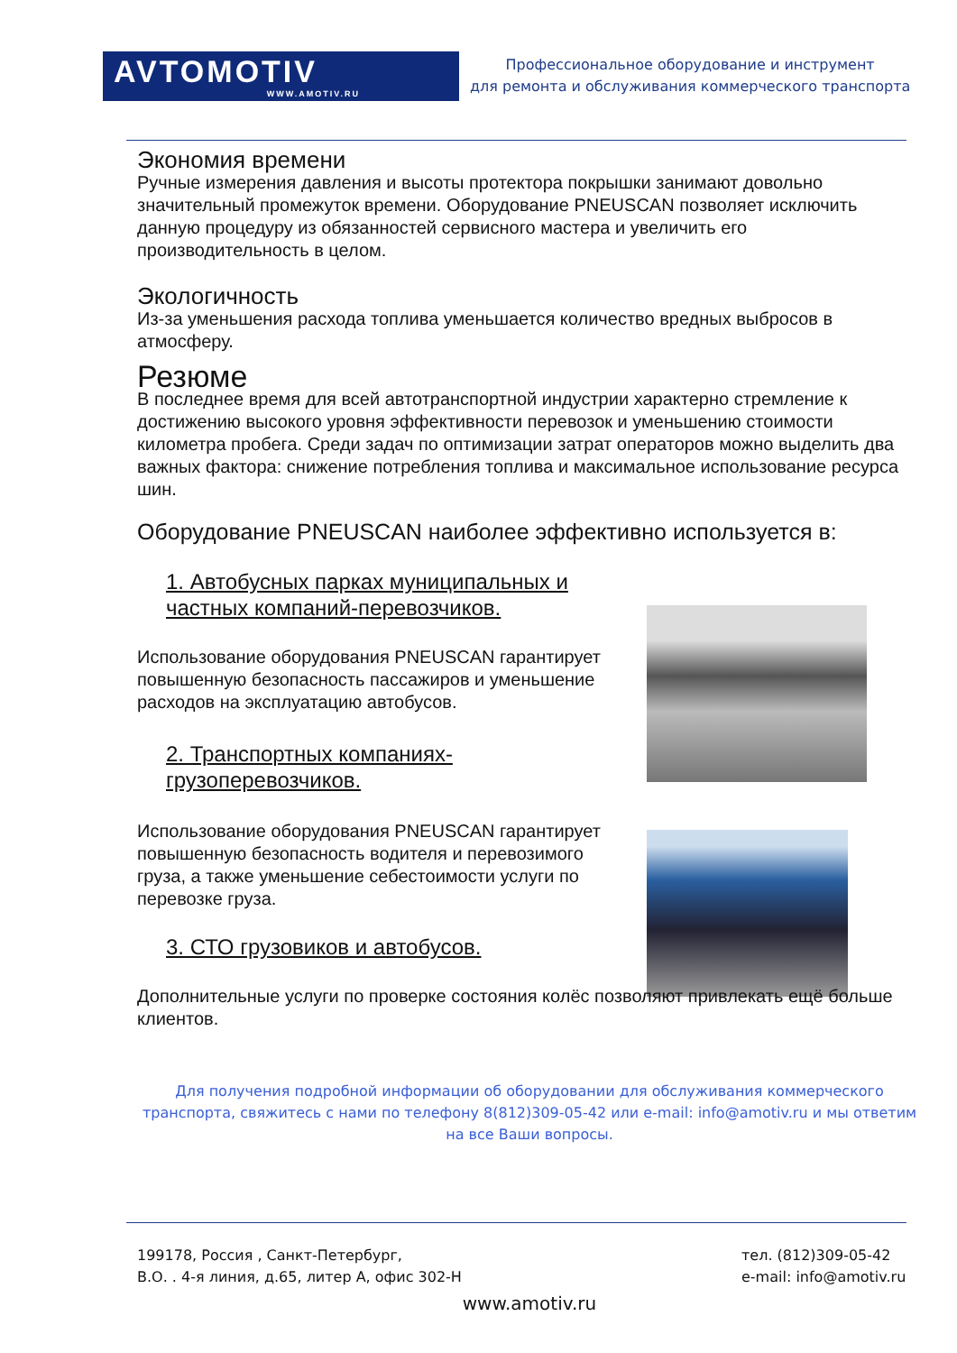AVTOMOTIV
WWW.AMOTIV.RU
Профессиональное оборудование и инструмент
для ремонта и обслуживания коммерческого транспорта
Экономия времени
Ручные измерения давления и высоты протектора покрышки занимают довольно значительный промежуток времени. Оборудование PNEUSCAN позволяет исключить данную процедуру из обязанностей сервисного мастера и увеличить его производительность в целом.
Экологичность
Из-за уменьшения расхода топлива уменьшается количество вредных выбросов в атмосферу.
Резюме
В последнее время для всей автотранспортной индустрии характерно стремление к достижению высокого уровня эффективности перевозок и уменьшению стоимости километра пробега. Среди задач по оптимизации затрат операторов можно выделить два важных фактора: снижение потребления топлива и максимальное использование ресурса шин.
Оборудование PNEUSCAN наиболее эффективно используется в:
1. Автобусных парках муниципальных и частных компаний-перевозчиков.
Использование оборудования PNEUSCAN гарантирует повышенную безопасность пассажиров и уменьшение расходов на эксплуатацию автобусов.
2. Транспортных компаниях-грузоперевозчиков.
Использование оборудования PNEUSCAN гарантирует повышенную безопасность водителя и перевозимого груза, а также уменьшение себестоимости услуги по перевозке груза.
3. СТО грузовиков и автобусов.
Дополнительные услуги по проверке состояния колёс позволяют привлекать ещё больше клиентов.
Для получения подробной информации об оборудовании для обслуживания коммерческого транспорта, свяжитесь с нами по телефону 8(812)309-05-42 или e-mail: info@amotiv.ru и мы ответим на все Ваши вопросы.
199178, Россия , Санкт-Петербург,
В.О. . 4-я линия, д.65, литер А, офис 302-Н
тел. (812)309-05-42
e-mail: info@amotiv.ru
www.amotiv.ru